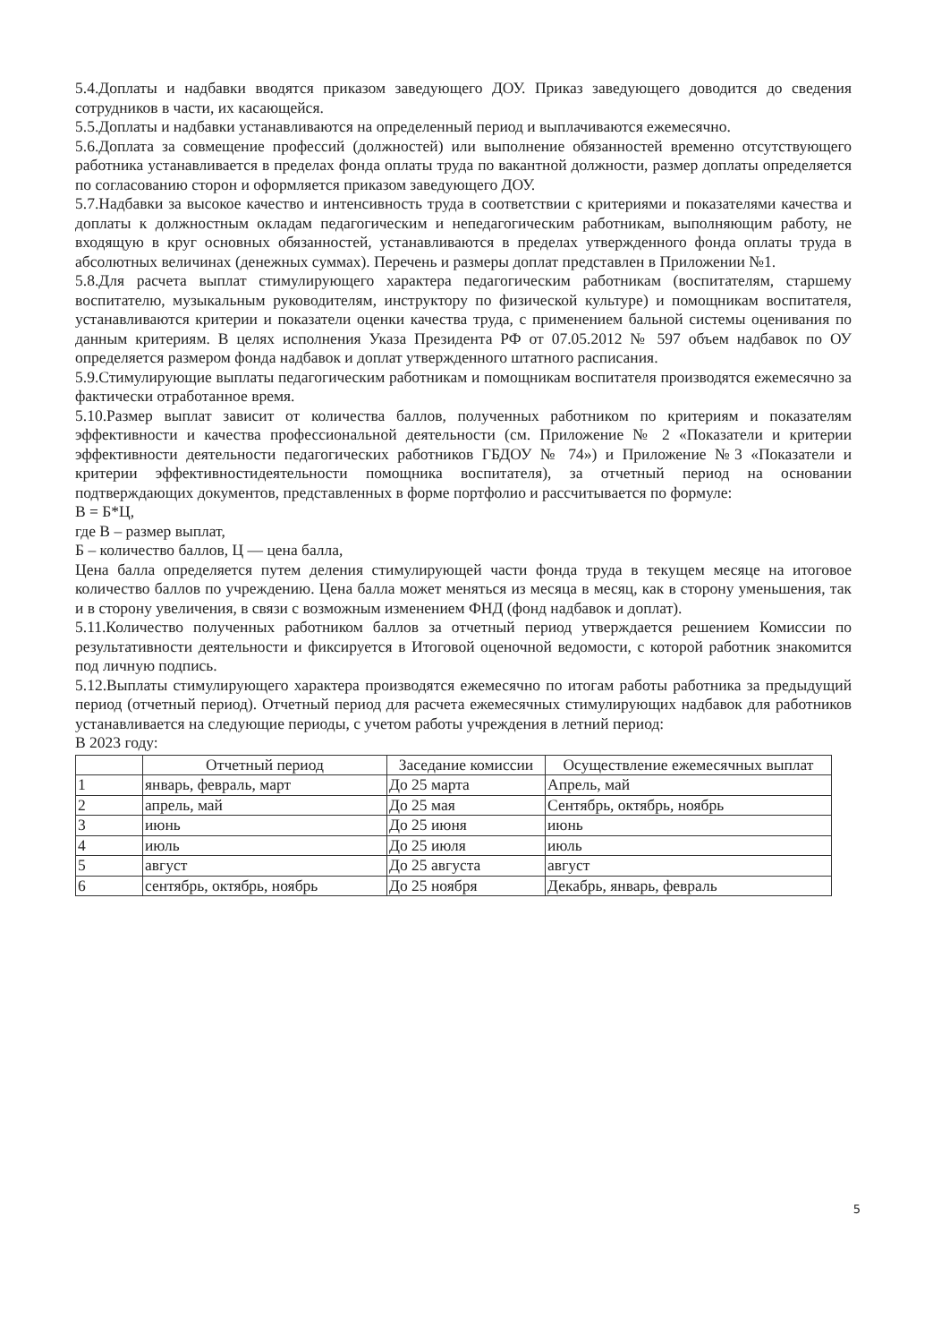5.4.Доплаты и надбавки вводятся приказом заведующего ДОУ. Приказ заведующего доводится до сведения сотрудников в части, их касающейся.
5.5.Доплаты и надбавки устанавливаются на определенный период и выплачиваются ежемесячно.
5.6.Доплата за совмещение профессий (должностей) или выполнение обязанностей временно отсутствующего работника устанавливается в пределах фонда оплаты труда по вакантной должности, размер доплаты определяется по согласованию сторон и оформляется приказом заведующего ДОУ.
5.7.Надбавки за высокое качество и интенсивность труда в соответствии с критериями и показателями качества и доплаты к должностным окладам педагогическим и непедагогическим работникам, выполняющим работу, не входящую в круг основных обязанностей, устанавливаются в пределах утвержденного фонда оплаты труда в абсолютных величинах (денежных суммах). Перечень и размеры доплат представлен в Приложении №1.
5.8.Для расчета выплат стимулирующего характера педагогическим работникам (воспитателям, старшему воспитателю, музыкальным руководителям, инструктору по физической культуре) и помощникам воспитателя, устанавливаются критерии и показатели оценки качества труда, с применением бальной системы оценивания по данным критериям. В целях исполнения Указа Президента РФ от 07.05.2012 № 597 объем надбавок по ОУ определяется размером фонда надбавок и доплат утвержденного штатного расписания.
5.9.Стимулирующие выплаты педагогическим работникам и помощникам воспитателя производятся ежемесячно за фактически отработанное время.
5.10.Размер выплат зависит от количества баллов, полученных работником по критериям и показателям эффективности и качества профессиональной деятельности (см. Приложение № 2 «Показатели и критерии эффективности деятельности педагогических работников ГБДОУ № 74») и Приложение №3 «Показатели и критерии эффективностидеятельности помощника воспитателя), за отчетный период на основании подтверждающих документов, представленных в форме портфолио и рассчитывается по формуле:
В = Б*Ц,
где В – размер выплат,
Б – количество баллов, Ц — цена балла,
Цена балла определяется путем деления стимулирующей части фонда труда в текущем месяце на итоговое количество баллов по учреждению. Цена балла может меняться из месяца в месяц, как в сторону уменьшения, так и в сторону увеличения, в связи с возможным изменением ФНД (фонд надбавок и доплат).
5.11.Количество полученных работником баллов за отчетный период утверждается решением Комиссии по результативности деятельности и фиксируется в Итоговой оценочной ведомости, с которой работник знакомится под личную подпись.
5.12.Выплаты стимулирующего характера производятся ежемесячно по итогам работы работника за предыдущий период (отчетный период). Отчетный период для расчета ежемесячных стимулирующих надбавок для работников устанавливается на следующие периоды, с учетом работы учреждения в летний период:
В 2023 году:
| | Отчетный период | Заседание комиссии | Осуществление ежемесячных выплат |
| --- | --- | --- | --- |
| 1 | январь, февраль, март | До 25 марта | Апрель, май |
| 2 | апрель, май | До 25 мая | Сентябрь, октябрь, ноябрь |
| 3 | июнь | До 25 июня | июнь |
| 4 | июль | До 25 июля | июль |
| 5 | август | До 25 августа | август |
| 6 | сентябрь, октябрь, ноябрь | До 25 ноября | Декабрь, январь, февраль |
5